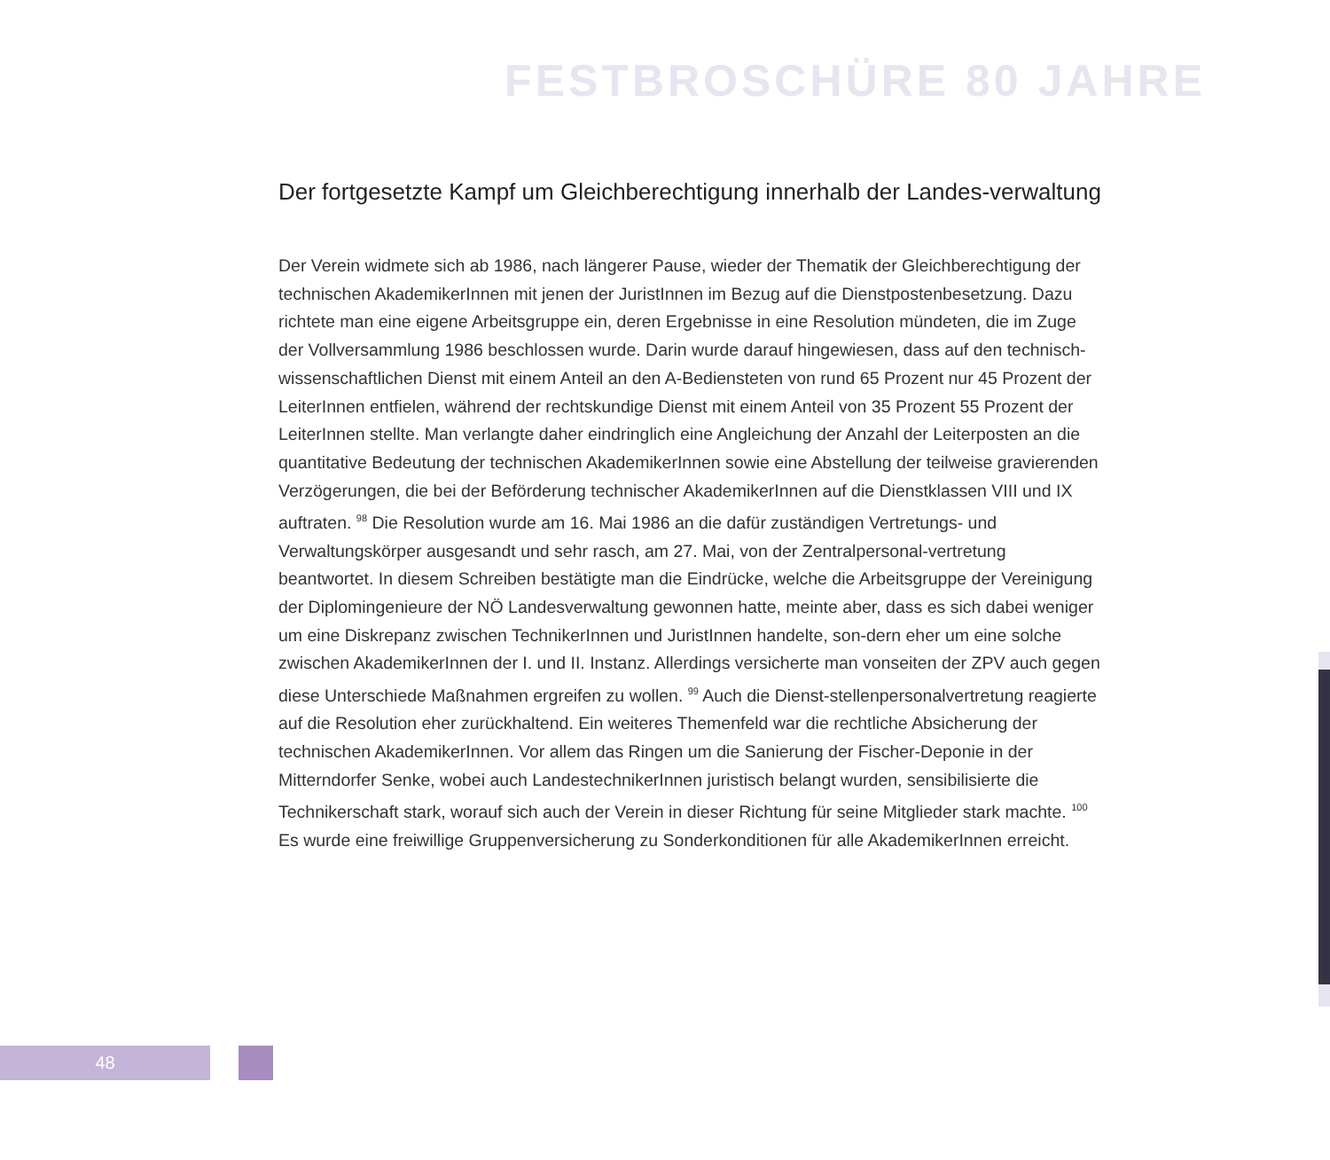FESTBROSCHÜRE 80 JAHRE
Der fortgesetzte Kampf um Gleichberechtigung innerhalb der Landes-verwaltung
Der Verein widmete sich ab 1986, nach längerer Pause, wieder der Thematik der Gleichberechtigung der technischen AkademikerInnen mit jenen der JuristInnen im Bezug auf die Dienstpostenbesetzung. Dazu richtete man eine eigene Arbeitsgruppe ein, deren Ergebnisse in eine Resolution mündeten, die im Zuge der Vollversammlung 1986 beschlossen wurde. Darin wurde darauf hingewiesen, dass auf den technisch-wissenschaftlichen Dienst mit einem Anteil an den A-Bediensteten von rund 65 Prozent nur 45 Prozent der LeiterInnen entfielen, während der rechtskundige Dienst mit einem Anteil von 35 Prozent 55 Prozent der LeiterInnen stellte. Man verlangte daher eindringlich eine Angleichung der Anzahl der Leiterposten an die quantitative Bedeutung der technischen AkademikerInnen sowie eine Abstellung der teilweise gravierenden Verzögerungen, die bei der Beförderung technischer AkademikerInnen auf die Dienstklassen VIII und IX auftraten. <sup>98</sup> Die Resolution wurde am 16. Mai 1986 an die dafür zuständigen Vertretungs- und Verwaltungskörper ausgesandt und sehr rasch, am 27. Mai, von der Zentralpersonal-vertretung beantwortet. In diesem Schreiben bestätigte man die Eindrücke, welche die Arbeitsgruppe der Vereinigung der Diplomingenieure der NÖ Landesverwaltung gewonnen hatte, meinte aber, dass es sich dabei weniger um eine Diskrepanz zwischen TechnikerInnen und JuristInnen handelte, son-dern eher um eine solche zwischen AkademikerInnen der I. und II. Instanz. Allerdings versicherte man vonseiten der ZPV auch gegen diese Unterschiede Maßnahmen ergreifen zu wollen. <sup>99</sup> Auch die Dienst-stellenpersonalvertretung reagierte auf die Resolution eher zurückhaltend. Ein weiteres Themenfeld war die rechtliche Absicherung der technischen AkademikerInnen. Vor allem das Ringen um die Sanierung der Fischer-Deponie in der Mitterndorfer Senke, wobei auch LandestechnikerInnen juristisch belangt wurden, sensibilisierte die Technikerschaft stark, worauf sich auch der Verein in dieser Richtung für seine Mitglieder stark machte. <sup>100</sup> Es wurde eine freiwillige Gruppenversicherung zu Sonderkonditionen für alle AkademikerInnen erreicht.
48